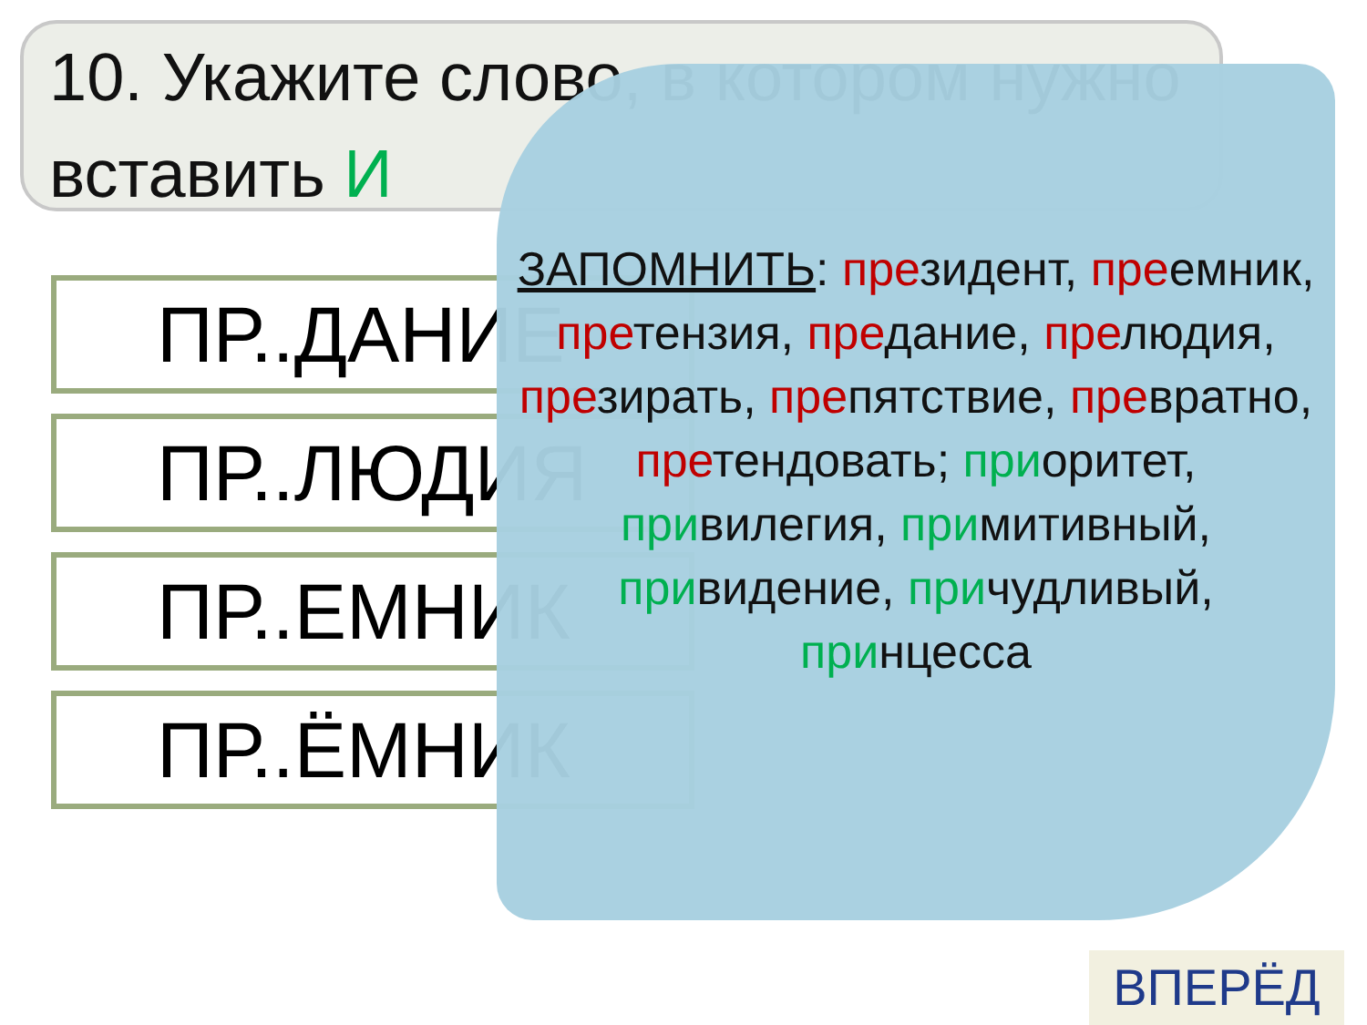10. Укажите слово, в котором нужно вставить И
ПР..ДАНИЕ
ПР..ЛЮДИЯ
ПР..ЕМНИК
ПР..ЁМНИК
ЗАПОМНИТЬ: президент, преемник, претензия, предание, прелюдия, презирать, препятствие, превратно, претендовать; приоритет, привилегия, примитивный, привидение, причудливый, принцесса
ВПЕРЁД